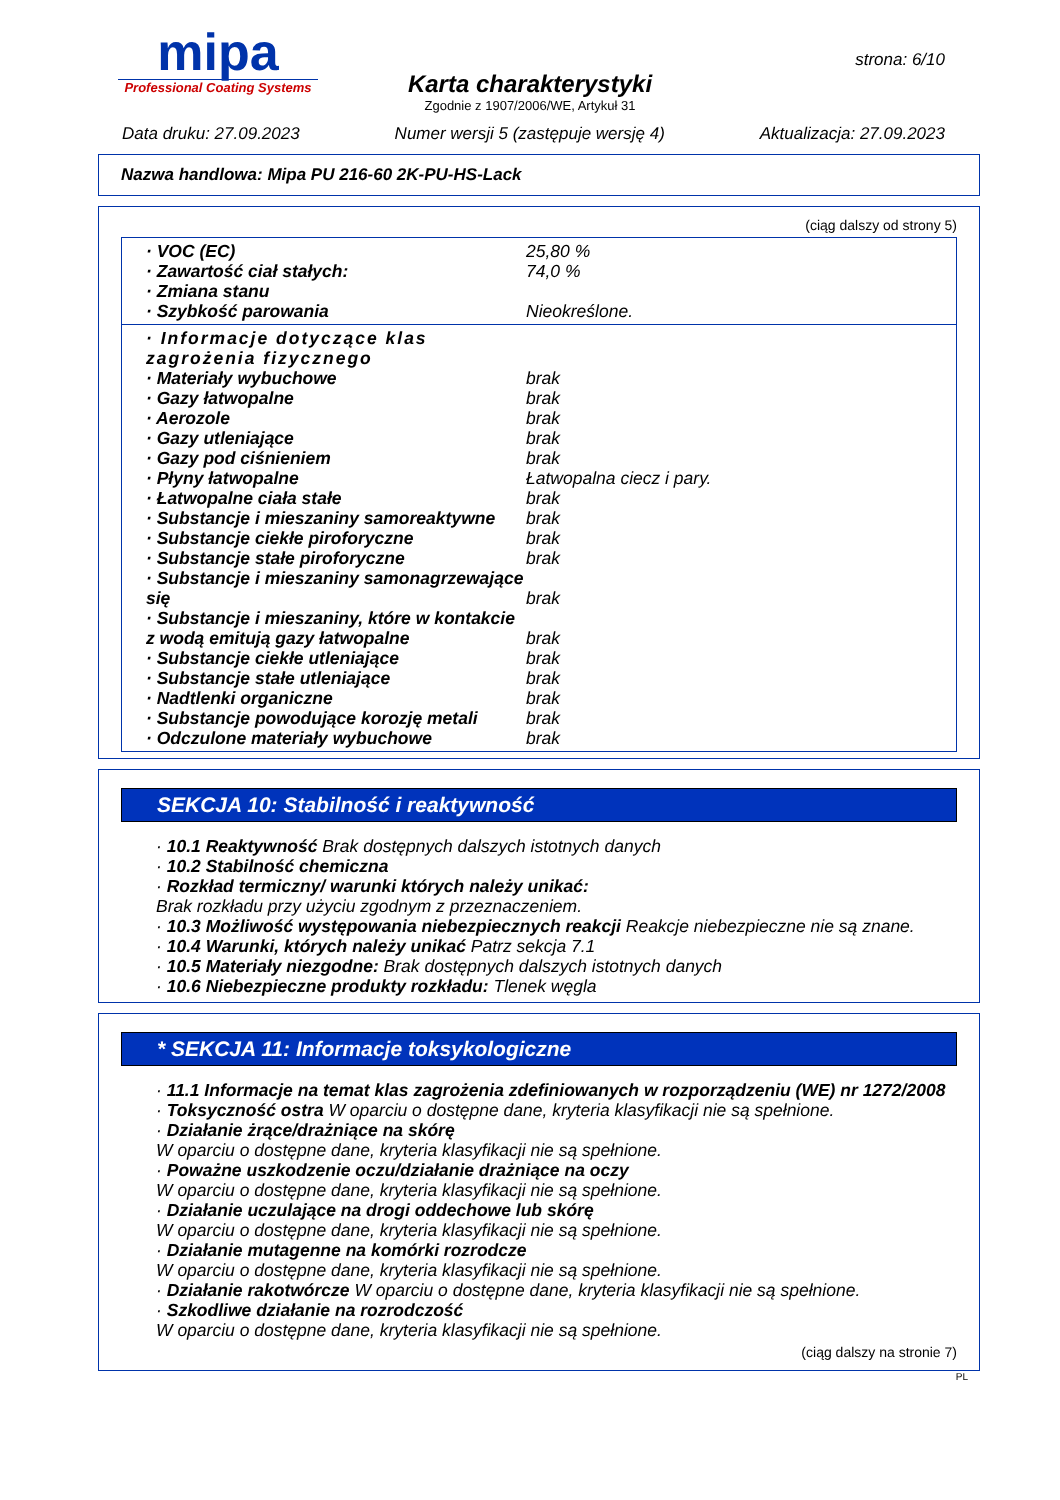mipa
Professional Coating Systems
Karta charakterystyki
Zgodnie z 1907/2006/WE, Artykuł 31
strona: 6/10
Data druku: 27.09.2023 Numer wersji 5 (zastępuje wersję 4) Aktualizacja: 27.09.2023
Nazwa handlowa: Mipa PU 216-60 2K-PU-HS-Lack
(ciąg dalszy od strony 5)
| · VOC (EC) | 25,80 % |
| · Zawartość ciał stałych: | 74,0 % |
| · Zmiana stanu | |
| · Szybkość parowania | Nieokreślone. |
| · Informacje dotyczące klas zagrożenia fizycznego | |
| · Materiały wybuchowe | brak |
| · Gazy łatwopalne | brak |
| · Aerozole | brak |
| · Gazy utleniające | brak |
| · Gazy pod ciśnieniem | brak |
| · Płyny łatwopalne | Łatwopalna ciecz i pary. |
| · Łatwopalne ciała stałe | brak |
| · Substancje i mieszaniny samoreaktywne | brak |
| · Substancje ciekłe piroforyczne | brak |
| · Substancje stałe piroforyczne | brak |
| · Substancje i mieszaniny samonagrzewające się | brak |
| · Substancje i mieszaniny, które w kontakcie z wodą emitują gazy łatwopalne | brak |
| · Substancje ciekłe utleniające | brak |
| · Substancje stałe utleniające | brak |
| · Nadtlenki organiczne | brak |
| · Substancje powodujące korozję metali | brak |
| · Odczulone materiały wybuchowe | brak |
SEKCJA 10: Stabilność i reaktywność
· 10.1 Reaktywność Brak dostępnych dalszych istotnych danych
· 10.2 Stabilność chemiczna
· Rozkład termiczny/ warunki których należy unikać:
Brak rozkładu przy użyciu zgodnym z przeznaczeniem.
· 10.3 Możliwość występowania niebezpiecznych reakcji Reakcje niebezpieczne nie są znane.
· 10.4 Warunki, których należy unikać Patrz sekcja 7.1
· 10.5 Materiały niezgodne: Brak dostępnych dalszych istotnych danych
· 10.6 Niebezpieczne produkty rozkładu: Tlenek węgla
* SEKCJA 11: Informacje toksykologiczne
· 11.1 Informacje na temat klas zagrożenia zdefiniowanych w rozporządzeniu (WE) nr 1272/2008
· Toksyczność ostra W oparciu o dostępne dane, kryteria klasyfikacji nie są spełnione.
· Działanie żrące/drażniące na skórę
W oparciu o dostępne dane, kryteria klasyfikacji nie są spełnione.
· Poważne uszkodzenie oczu/działanie drażniące na oczy
W oparciu o dostępne dane, kryteria klasyfikacji nie są spełnione.
· Działanie uczulające na drogi oddechowe lub skórę
W oparciu o dostępne dane, kryteria klasyfikacji nie są spełnione.
· Działanie mutagenne na komórki rozrodcze
W oparciu o dostępne dane, kryteria klasyfikacji nie są spełnione.
· Działanie rakotwórcze W oparciu o dostępne dane, kryteria klasyfikacji nie są spełnione.
· Szkodliwe działanie na rozrodczość
W oparciu o dostępne dane, kryteria klasyfikacji nie są spełnione.
(ciąg dalszy na stronie 7)
PL